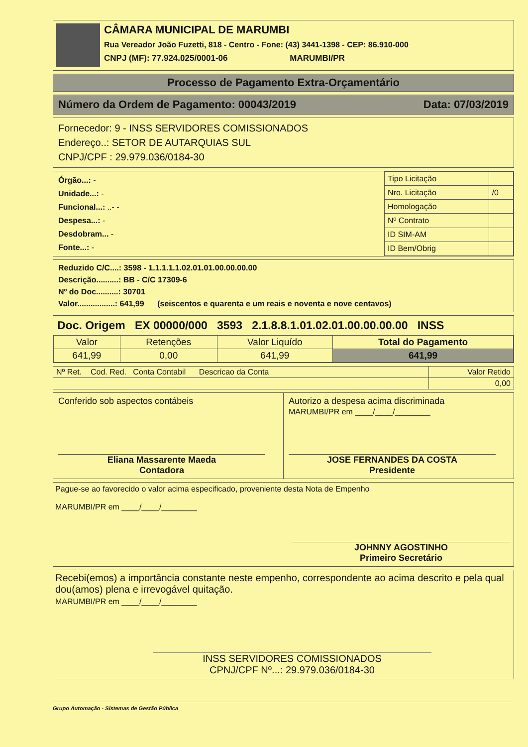CÂMARA MUNICIPAL DE MARUMBI
Rua Vereador João Fuzetti, 818 - Centro - Fone: (43) 3441-1398 - CEP: 86.910-000
CNPJ (MF): 77.924.025/0001-06 MARUMBI/PR
Processo de Pagamento Extra-Orçamentário
Número da Ordem de Pagamento: 00043/2019 Data: 07/03/2019
Fornecedor: 9 - INSS SERVIDORES COMISSIONADOS
Endereço..: SETOR DE AUTARQUIAS SUL
CNPJ/CPF : 29.979.036/0184-30
Órgão...: -
Unidade...: -
Funcional...: ..- -
Despesa...: -
Desdobram... -
Fonte...: -
| Tipo Licitação | |
| Nro. Licitação | /0 |
| Homologação | |
| Nº Contrato | |
| ID SIM-AM | |
| ID Bem/Obrig | |
Reduzido C/C....: 3598 - 1.1.1.1.1.02.01.01.00.00.00.00
Descrição..........: BB - C/C 17309-6
Nº do Doc..........: 30701
Valor.................: 641,99 (seiscentos e quarenta e um reais e noventa e nove centavos)
Doc. Origem EX 00000/000 3593 2.1.8.8.1.01.02.01.00.00.00.00 INSS
| Valor | Retenções | Valor Liquído | Total do Pagamento |
| 641,99 | 0,00 | 641,99 | 641,99 |
| Nº Ret. Cod. Red. Conta Contabil Descricao da Conta | Valor Retido |
| | 0,00 |
Conferido sob aspectos contábeis
Eliana Massarente Maeda
Contadora
Autorizo a despesa acima discriminada
MARUMBI/PR em ____/____/________
JOSE FERNANDES DA COSTA
Presidente
Pague-se ao favorecido o valor acima especificado, proveniente desta Nota de Empenho
MARUMBI/PR em ____/____/________
JOHNNY AGOSTINHO
Primeiro Secretário
Recebi(emos) a importância constante neste empenho, correspondente ao acima descrito e pela qual dou(amos) plena e irrevogável quitação.
MARUMBI/PR em ____/____/________
INSS SERVIDORES COMISSIONADOS
CPNJ/CPF Nº...: 29.979.036/0184-30
Grupo Automação - Sistemas de Gestão Pública